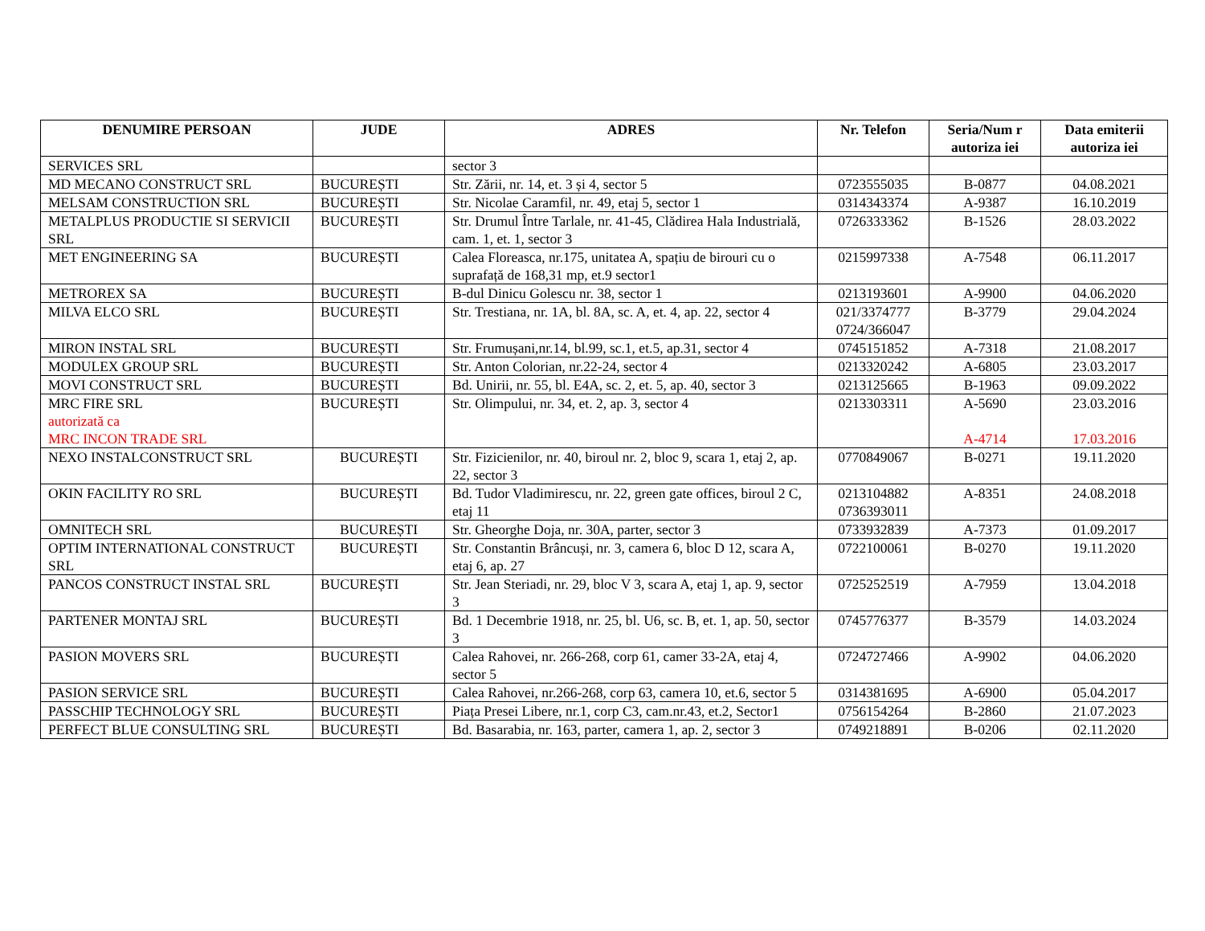| DENUMIRE PERSOAN | JUDE | ADRES | Nr. Telefon | Seria/Num r autoriza iei | Data emiterii autoriza iei |
| --- | --- | --- | --- | --- | --- |
| SERVICES SRL | | sector 3 | | | |
| MD MECANO CONSTRUCT SRL | BUCUREȘTI | Str. Zării, nr. 14, et. 3 și 4, sector 5 | 0723555035 | B-0877 | 04.08.2021 |
| MELSAM CONSTRUCTION SRL | BUCUREȘTI | Str. Nicolae Caramfil, nr. 49, etaj 5, sector 1 | 0314343374 | A-9387 | 16.10.2019 |
| METALPLUS PRODUCTIE SI SERVICII SRL | BUCUREȘTI | Str. Drumul Între Tarlale, nr. 41-45, Clădirea Hala Industrială, cam. 1, et. 1, sector 3 | 0726333362 | B-1526 | 28.03.2022 |
| MET ENGINEERING SA | BUCUREȘTI | Calea Floreasca, nr.175, unitatea A, spațiu de birouri cu o suprafață de 168,31 mp, et.9 sector1 | 0215997338 | A-7548 | 06.11.2017 |
| METROREX SA | BUCUREȘTI | B-dul Dinicu Golescu nr. 38, sector 1 | 0213193601 | A-9900 | 04.06.2020 |
| MILVA ELCO SRL | BUCUREȘTI | Str. Trestiana, nr. 1A, bl. 8A, sc. A, et. 4, ap. 22, sector 4 | 021/3374777 0724/366047 | B-3779 | 29.04.2024 |
| MIRON INSTAL SRL | BUCUREȘTI | Str. Frumușani,nr.14, bl.99, sc.1, et.5, ap.31, sector 4 | 0745151852 | A-7318 | 21.08.2017 |
| MODULEX GROUP SRL | BUCUREȘTI | Str. Anton Colorian, nr.22-24, sector 4 | 0213320242 | A-6805 | 23.03.2017 |
| MOVI CONSTRUCT SRL | BUCUREȘTI | Bd. Unirii, nr. 55, bl. E4A, sc. 2, et. 5, ap. 40, sector 3 | 0213125665 | B-1963 | 09.09.2022 |
| MRC FIRE SRL autorizată ca MRC INCON TRADE SRL | BUCUREȘTI | Str. Olimpului, nr. 34, et. 2, ap. 3, sector 4 | 0213303311 | A-5690 A-4714 | 23.03.2016 17.03.2016 |
| NEXO INSTALCONSTRUCT SRL | BUCUREȘTI | Str. Fizicienilor, nr. 40, biroul nr. 2, bloc 9, scara 1, etaj 2, ap. 22, sector 3 | 0770849067 | B-0271 | 19.11.2020 |
| OKIN FACILITY RO SRL | BUCUREȘTI | Bd. Tudor Vladimirescu, nr. 22, green gate offices, biroul 2 C, etaj 11 | 0213104882 0736393011 | A-8351 | 24.08.2018 |
| OMNITECH SRL | BUCUREȘTI | Str. Gheorghe Doja, nr. 30A, parter, sector 3 | 0733932839 | A-7373 | 01.09.2017 |
| OPTIM INTERNATIONAL CONSTRUCT SRL | BUCUREȘTI | Str. Constantin Brâncuși, nr. 3, camera 6, bloc D 12, scara A, etaj 6, ap. 27 | 0722100061 | B-0270 | 19.11.2020 |
| PANCOS CONSTRUCT INSTAL SRL | BUCUREȘTI | Str. Jean Steriadi, nr. 29, bloc V 3, scara A, etaj 1, ap. 9, sector 3 | 0725252519 | A-7959 | 13.04.2018 |
| PARTENER MONTAJ SRL | BUCUREȘTI | Bd. 1 Decembrie 1918, nr. 25, bl. U6, sc. B, et. 1, ap. 50, sector 3 | 0745776377 | B-3579 | 14.03.2024 |
| PASION MOVERS SRL | BUCUREȘTI | Calea Rahovei, nr. 266-268, corp 61, camer 33-2A, etaj 4, sector 5 | 0724727466 | A-9902 | 04.06.2020 |
| PASION SERVICE SRL | BUCUREȘTI | Calea Rahovei, nr.266-268, corp 63, camera 10, et.6, sector 5 | 0314381695 | A-6900 | 05.04.2017 |
| PASSCHIP TECHNOLOGY SRL | BUCUREȘTI | Piața Presei Libere, nr.1, corp C3, cam.nr.43, et.2, Sector1 | 0756154264 | B-2860 | 21.07.2023 |
| PERFECT BLUE CONSULTING SRL | BUCUREȘTI | Bd. Basarabia, nr. 163, parter, camera 1, ap. 2, sector 3 | 0749218891 | B-0206 | 02.11.2020 |